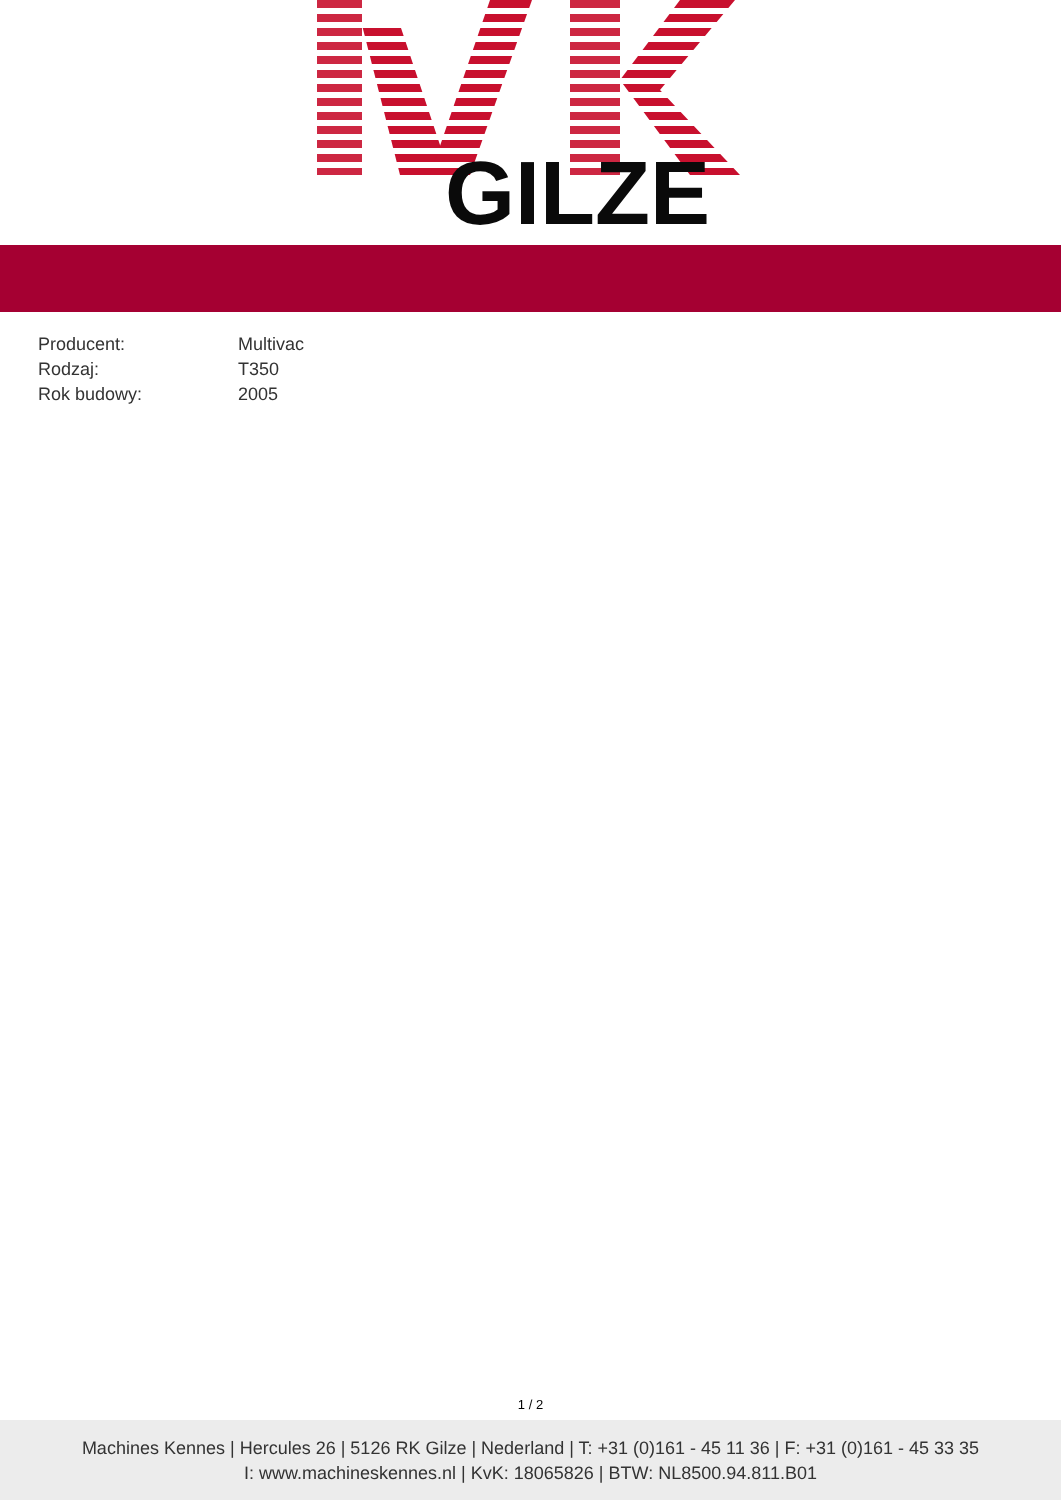GILZE
| Producent: | Multivac |
| Rodzaj: | T350 |
| Rok budowy: | 2005 |
1 / 2
Machines Kennes | Hercules 26 | 5126 RK Gilze | Nederland | T: +31 (0)161 - 45 11 36 | F: +31 (0)161 - 45 33 35
I: www.machineskennes.nl | KvK: 18065826 | BTW: NL8500.94.811.B01